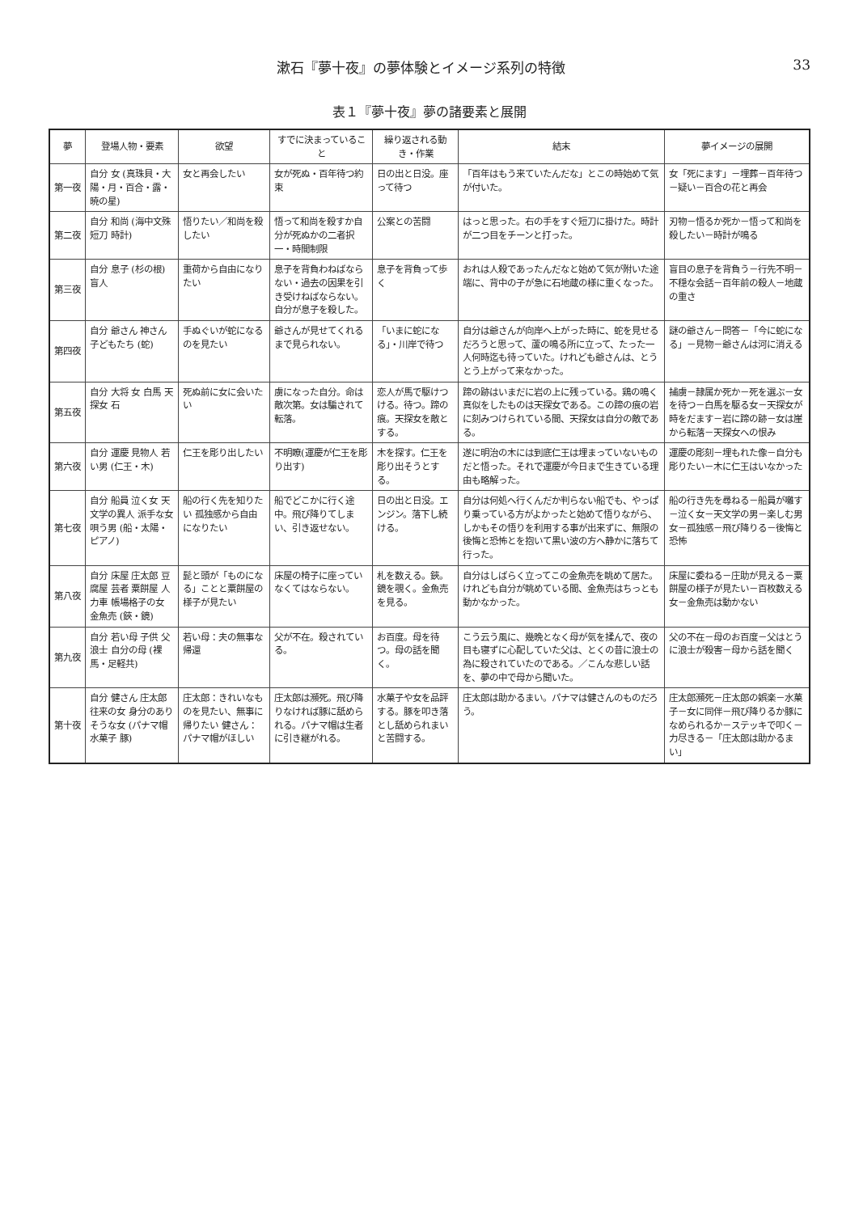漱石『夢十夜』の夢体験とイメージ系列の特徴 33
表１『夢十夜』夢の諸要素と展開
| 夢 | 登場人物・要素 | 欲望 | すでに決まっていること | 繰り返される動き・作業 | 結末 | 夢イメージの展開 |
| --- | --- | --- | --- | --- | --- | --- |
| 第一夜 | 自分 女 (真珠貝・大陽・月・百合・露・暁の星) | 女と再会したい | 女が死ぬ・百年待つ約束 | 日の出と日没。座って待つ | 「百年はもう来ていたんだな」とこの時始めて気が付いた。 | 女「死にます」－埋葬－百年待つ－疑い－百合の花と再会 |
| 第二夜 | 自分 和尚 (海中文殊 短刀 時計) | 悟りたい／和尚を殺したい | 悟って和尚を殺すか自分が死ぬかの二者択一・時間制限 | 公案との苦闘 | はっと思った。右の手をすぐ短刀に掛けた。時計が二つ目をチーンと打った。 | 刃物－悟るか死か－悟って和尚を殺したい－時計が鳴る |
| 第三夜 | 自分 息子 (杉の根) 盲人 | 重荷から自由になりたい | 息子を背負わねばならない・過去の因果を引き受けねばならない。自分が息子を殺した。 | 息子を背負って歩く | おれは人殺であったんだなと始めて気が附いた途端に、背中の子が急に石地蔵の様に重くなった。 | 盲目の息子を背負う－行先不明－不穏な会話－百年前の殺人－地蔵の重さ |
| 第四夜 | 自分 爺さん 神さん 子どもたち (蛇) | 手ぬぐいが蛇になるのを見たい | 爺さんが見せてくれるまで見られない。 | 「いまに蛇になる」・川岸で待つ | 自分は爺さんが向岸へ上がった時に、蛇を見せるだろうと思って、蘆の鳴る所に立って、たった一人何時迄も待っていた。けれども爺さんは、とうとう上がって来なかった。 | 謎の爺さん－問答－「今に蛇になる」－見物－爺さんは河に消える |
| 第五夜 | 自分 大将 女 白馬 天探女 石 | 死ぬ前に女に会いたい | 虜になった自分。命は敵次第。女は騙されて転落。 | 恋人が馬で駆けつける。待つ。蹄の痕。天探女を敵とする。 | 蹄の跡はいまだに岩の上に残っている。鶏の鳴く真似をしたものは天探女である。この蹄の痕の岩に刻みつけられている間、天探女は自分の敵である。 | 捕虜－隷属か死か－死を選ぶ－女を待つ－白馬を駆る女－天探女が時をだます－岩に蹄の跡－女は崖から転落－天探女への恨み |
| 第六夜 | 自分 運慶 見物人 若い男 (仁王・木) | 仁王を彫り出したい | 不明瞭(運慶が仁王を彫り出す) | 木を探す。仁王を彫り出そうとする。 | 遂に明治の木には到底仁王は埋まっていないものだと悟った。それで運慶が今日まで生きている理由も略解った。 | 運慶の彫刻－埋もれた像－自分も彫りたい－木に仁王はいなかった |
| 第七夜 | 自分 船員 泣く女 天文学の異人 派手な女 唄う男 (船・太陽・ピアノ) | 船の行く先を知りたい 孤独感から自由になりたい | 船でどこかに行く途中。飛び降りてしまい、引き返せない。 | 日の出と日没。エンジン。落下し続ける。 | 自分は何処へ行くんだか判らない船でも、やっぱり乗っている方がよかったと始めて悟りながら、しかもその悟りを利用する事が出来ずに、無限の後悔と恐怖とを抱いて黒い波の方へ静かに落ちて行った。 | 船の行き先を尋ねる－船員が囃す－泣く女－天文学の男－楽しむ男女－孤独感－飛び降りる－後悔と恐怖 |
| 第八夜 | 自分 床屋 庄太郎 豆腐屋 芸者 粟餅屋 人力車 帳場格子の女 金魚売 (鋏・鏡) | 髭と頭が「ものになる」ことと粟餅屋の様子が見たい | 床屋の椅子に座っていなくてはならない。 | 札を数える。鋏。鏡を覗く。金魚売を見る。 | 自分はしばらく立ってこの金魚売を眺めて居た。けれども自分が眺めている間、金魚売はちっとも動かなかった。 | 床屋に委ねる－庄助が見える－粟餅屋の様子が見たい－百枚数える女－金魚売は動かない |
| 第九夜 | 自分 若い母 子供 父 浪士 自分の母 (裸馬・足軽共) | 若い母：夫の無事な帰還 | 父が不在。殺されている。 | お百度。母を待つ。母の話を聞く。 | こう云う風に、幾晩となく母が気を揉んで、夜の目も寝ずに心配していた父は、とくの昔に浪士の為に殺されていたのである。／こんな悲しい話を、夢の中で母から聞いた。 | 父の不在－母のお百度－父はとうに浪士が殺害－母から話を聞く |
| 第十夜 | 自分 健さん 庄太郎 往来の女 身分のありそうな女 (パナマ帽 水菓子 豚) | 庄太郎：きれいなものを見たい、無事に帰りたい 健さん：パナマ帽がほしい | 庄太郎は瀕死。飛び降りなければ豚に舐められる。パナマ帽は生者に引き継がれる。 | 水菓子や女を品評する。豚を叩き落とし舐められまいと苦闘する。 | 庄太郎は助かるまい。パナマは健さんのものだろう。 | 庄太郎瀕死－庄太郎の娯楽－水菓子－女に同伴－飛び降りるか豚になめられるか－ステッキで叩く－力尽きる－「庄太郎は助かるまい」 |